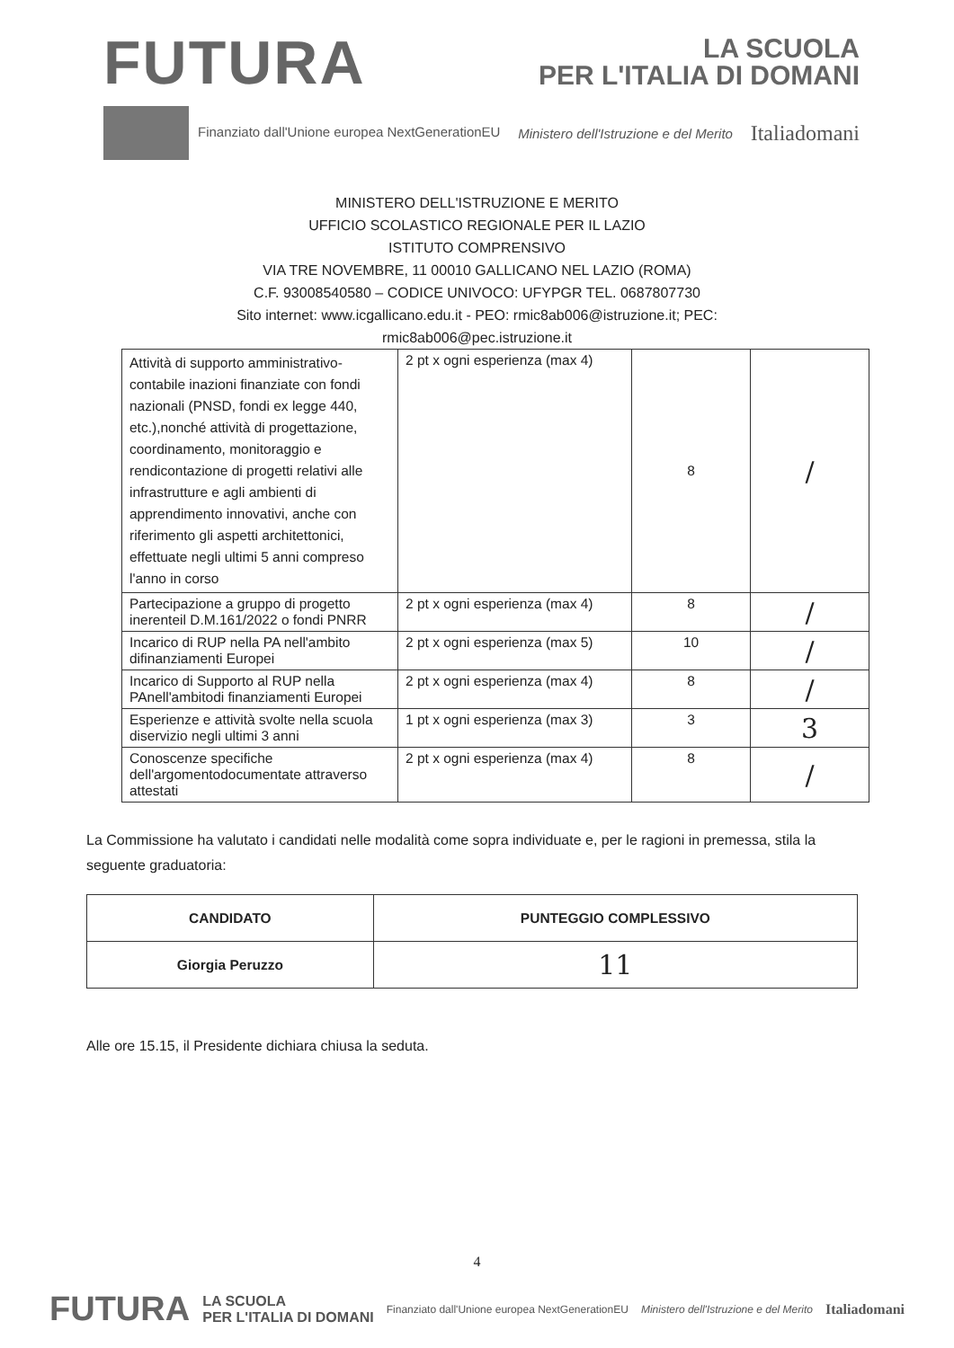FUTURA
LA SCUOLA
PER L'ITALIA DI DOMANI
Finanziato dall'Unione europea NextGenerationEU
Ministero dell'Istruzione e del Merito
Italiadomani
MINISTERO DELL'ISTRUZIONE E MERITO
UFFICIO SCOLASTICO REGIONALE PER IL LAZIO
ISTITUTO COMPRENSIVO
VIA TRE NOVEMBRE, 11 00010 GALLICANO NEL LAZIO (ROMA)
C.F. 93008540580 – CODICE UNIVOCO: UFYPGR TEL. 0687807730
Sito internet: www.icgallicano.edu.it - PEO: rmic8ab006@istruzione.it; PEC:
rmic8ab006@pec.istruzione.it
| Attività di supporto amministrativo- contabile inazioni finanziate con fondi nazionali (PNSD, fondi ex legge 440, etc.),nonché attività di progettazione, coordinamento, monitoraggio e rendicontazione di progetti relativi alle infrastrutture e agli ambienti di apprendimento innovativi, anche con riferimento gli aspetti architettonici, effettuate negli ultimi 5 anni compreso l'anno in corso | 2 pt x ogni esperienza (max 4) | 8 | / |
| Partecipazione a gruppo di progetto inerenteil D.M.161/2022 o fondi PNRR | 2 pt x ogni esperienza (max 4) | 8 | / |
| Incarico di RUP nella PA nell'ambito difinanziamenti Europei | 2 pt x ogni esperienza (max 5) | 10 | / |
| Incarico di Supporto al RUP nella PAnell'ambitodi finanziamenti Europei | 2 pt x ogni esperienza (max 4) | 8 | / |
| Esperienze e attività svolte nella scuola diservizio negli ultimi 3 anni | 1 pt x ogni esperienza (max 3) | 3 | 3 |
| Conoscenze specifiche dell'argomentodocumentate attraverso attestati | 2 pt x ogni esperienza (max 4) | 8 | / |
La Commissione ha valutato i candidati nelle modalità come sopra individuate e, per le ragioni in premessa, stila la seguente graduatoria:
| CANDIDATO | PUNTEGGIO COMPLESSIVO |
| --- | --- |
| Giorgia Peruzzo | 11 |
Alle ore 15.15, il Presidente dichiara chiusa la seduta.
4
FUTURA LA SCUOLA
PER L'ITALIA DI DOMANI Finanziato dall'Unione europea NextGenerationEU Ministero dell'Istruzione e del Merito Italiadomani